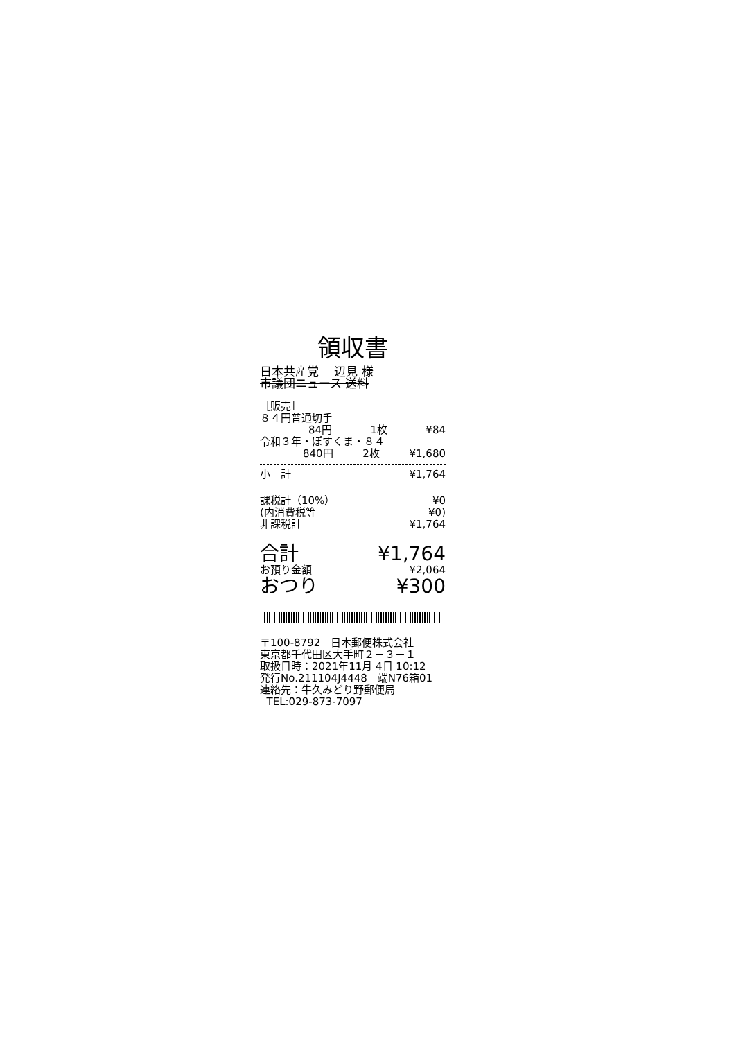領収書
日本共産党 　辺見 様
市議団ニュース 送料
［販売］
８４円普通切手
84円 1枚 ¥84
令和３年・ぽすくま・８４
840円 2枚 ¥1,680
小　計 ¥1,764
課税計（10%） ¥0
(内消費税等 ¥0)
非課税計 ¥1,764
合計 ¥1,764
お預り金額 ¥2,064
おつり ¥300
〒100-8792　日本郵便株式会社
東京都千代田区大手町２－３－１
取扱日時：2021年11月 4日 10:12
発行No.211104J4448　端N76箱01
連絡先：牛久みどり野郵便局
TEL:029-873-7097